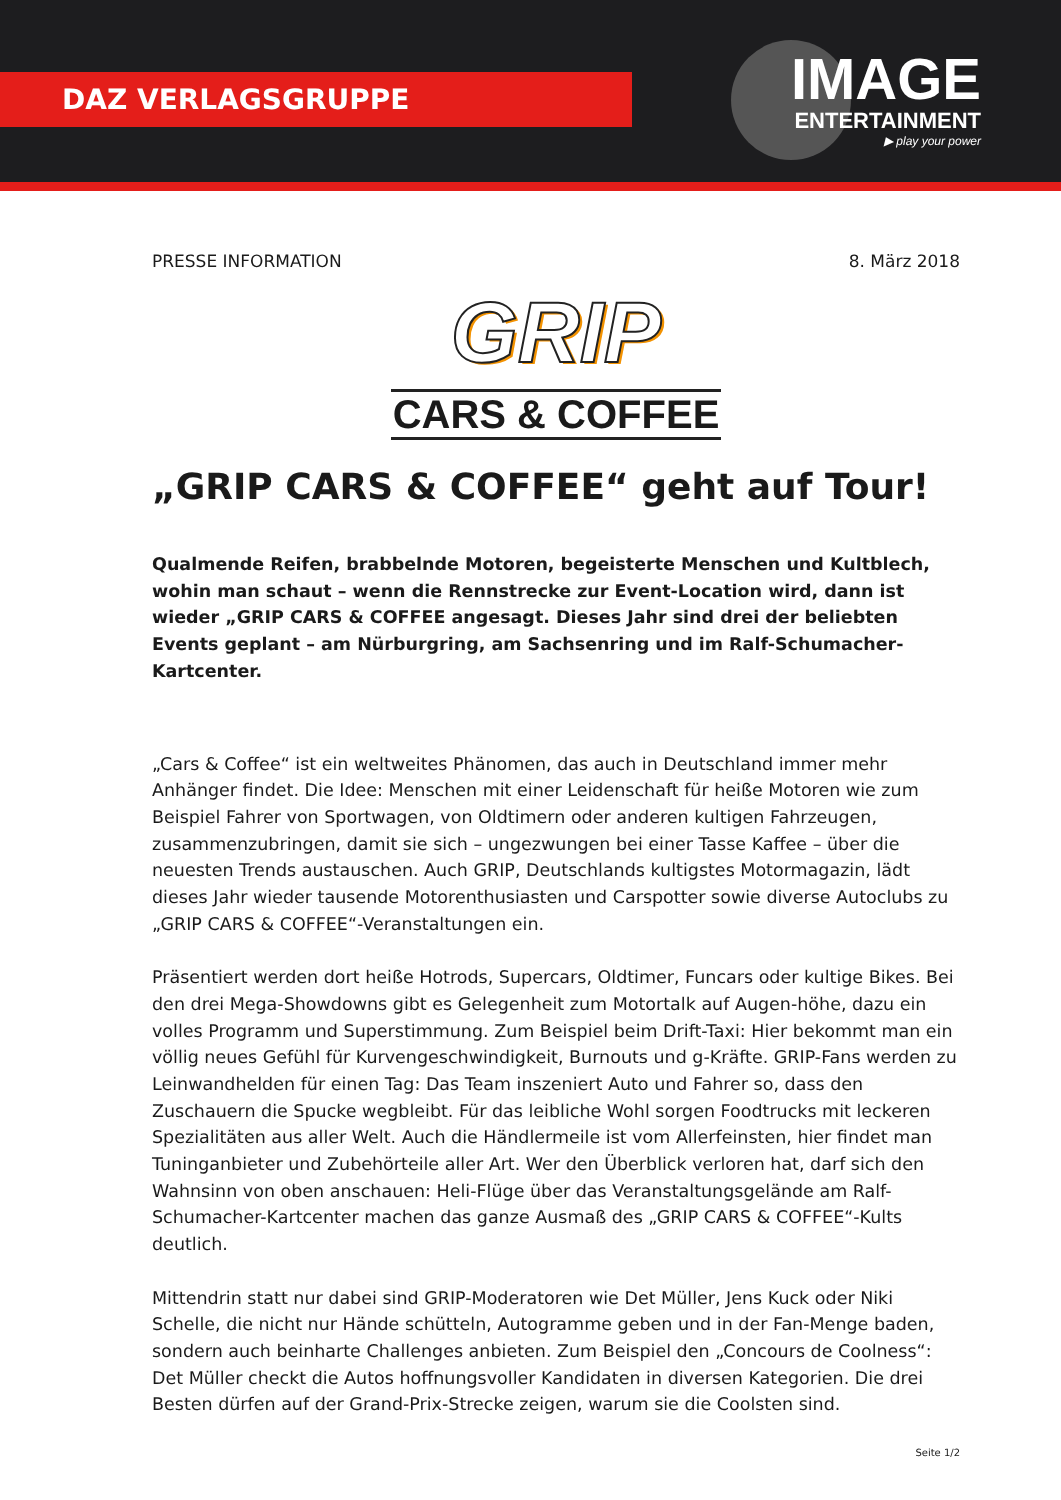DAZ VERLAGSGRUPPE
IMAGE
ENTERTAINMENT
▶ play your power
PRESSE INFORMATION 8. März 2018
GRIP
CARS & COFFEE
„GRIP CARS & COFFEE“ geht auf Tour!
Qualmende Reifen, brabbelnde Motoren, begeisterte Menschen und Kultblech, wohin man schaut – wenn die Rennstrecke zur Event-Location wird, dann ist wieder „GRIP CARS & COFFEE angesagt. Dieses Jahr sind drei der beliebten Events geplant – am Nürburgring, am Sachsenring und im Ralf-Schumacher-Kartcenter.
„Cars & Coffee“ ist ein weltweites Phänomen, das auch in Deutschland immer mehr Anhänger findet. Die Idee: Menschen mit einer Leidenschaft für heiße Motoren wie zum Beispiel Fahrer von Sportwagen, von Oldtimern oder anderen kultigen Fahrzeugen, zusammenzubringen, damit sie sich – ungezwungen bei einer Tasse Kaffee – über die neuesten Trends austauschen. Auch GRIP, Deutschlands kultigstes Motormagazin, lädt dieses Jahr wieder tausende Motorenthusiasten und Carspotter sowie diverse Autoclubs zu „GRIP CARS & COFFEE“-Veranstaltungen ein.
Präsentiert werden dort heiße Hotrods, Supercars, Oldtimer, Funcars oder kultige Bikes. Bei den drei Mega-Showdowns gibt es Gelegenheit zum Motortalk auf Augen-höhe, dazu ein volles Programm und Superstimmung. Zum Beispiel beim Drift-Taxi: Hier bekommt man ein völlig neues Gefühl für Kurvengeschwindigkeit, Burnouts und g-Kräfte. GRIP-Fans werden zu Leinwandhelden für einen Tag: Das Team inszeniert Auto und Fahrer so, dass den Zuschauern die Spucke wegbleibt. Für das leibliche Wohl sorgen Foodtrucks mit leckeren Spezialitäten aus aller Welt. Auch die Händlermeile ist vom Allerfeinsten, hier findet man Tuninganbieter und Zubehörteile aller Art. Wer den Überblick verloren hat, darf sich den Wahnsinn von oben anschauen: Heli-Flüge über das Veranstaltungsgelände am Ralf-Schumacher-Kartcenter machen das ganze Ausmaß des „GRIP CARS & COFFEE“-Kults deutlich.
Mittendrin statt nur dabei sind GRIP-Moderatoren wie Det Müller, Jens Kuck oder Niki Schelle, die nicht nur Hände schütteln, Autogramme geben und in der Fan-Menge baden, sondern auch beinharte Challenges anbieten. Zum Beispiel den „Concours de Coolness“: Det Müller checkt die Autos hoffnungsvoller Kandidaten in diversen Kategorien. Die drei Besten dürfen auf der Grand-Prix-Strecke zeigen, warum sie die Coolsten sind.
Seite 1/2